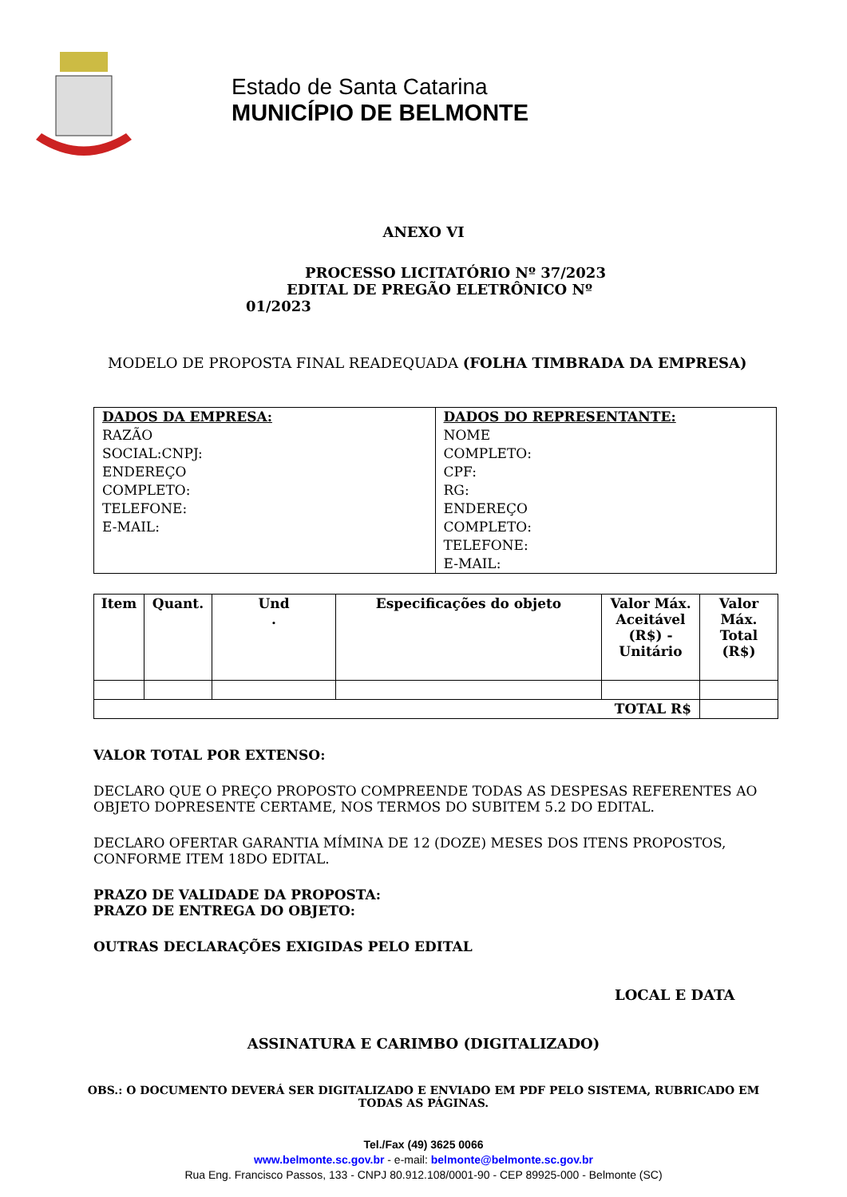Estado de Santa Catarina
MUNICÍPIO DE BELMONTE
ANEXO VI
PROCESSO LICITATÓRIO Nº 37/2023
EDITAL DE PREGÃO ELETRÔNICO Nº
01/2023
MODELO DE PROPOSTA FINAL READEQUADA (FOLHA TIMBRADA DA EMPRESA)
| DADOS DA EMPRESA: RAZÃO SOCIAL:CNPJ: ENDEREÇO COMPLETO: TELEFONE: E-MAIL: | DADOS DO REPRESENTANTE: NOME COMPLETO: CPF: RG: ENDEREÇO COMPLETO: TELEFONE: E-MAIL: |
| Item | Quant. | Und . | Especificações do objeto | Valor Máx. Aceitável (R$) - Unitário | Valor Máx. Total (R$) |
| --- | --- | --- | --- | --- | --- |
| TOTAL R$ | | | | | |
VALOR TOTAL POR EXTENSO:
DECLARO QUE O PREÇO PROPOSTO COMPREENDE TODAS AS DESPESAS REFERENTES AO OBJETO DOPRESENTE CERTAME, NOS TERMOS DO SUBITEM 5.2 DO EDITAL.
DECLARO OFERTAR GARANTIA MÍMINA DE 12 (DOZE) MESES DOS ITENS PROPOSTOS, CONFORME ITEM 18DO EDITAL.
PRAZO DE VALIDADE DA PROPOSTA:
PRAZO DE ENTREGA DO OBJETO:
OUTRAS DECLARAÇÕES EXIGIDAS PELO EDITAL
LOCAL E DATA
ASSINATURA E CARIMBO (DIGITALIZADO)
OBS.: O DOCUMENTO DEVERÁ SER DIGITALIZADO E ENVIADO EM PDF PELO SISTEMA, RUBRICADO EM
TODAS AS PÁGINAS.
Tel./Fax (49) 3625 0066
www.belmonte.sc.gov.br - e-mail: belmonte@belmonte.sc.gov.br
Rua Eng. Francisco Passos, 133 - CNPJ 80.912.108/0001-90 - CEP 89925-000 - Belmonte (SC)